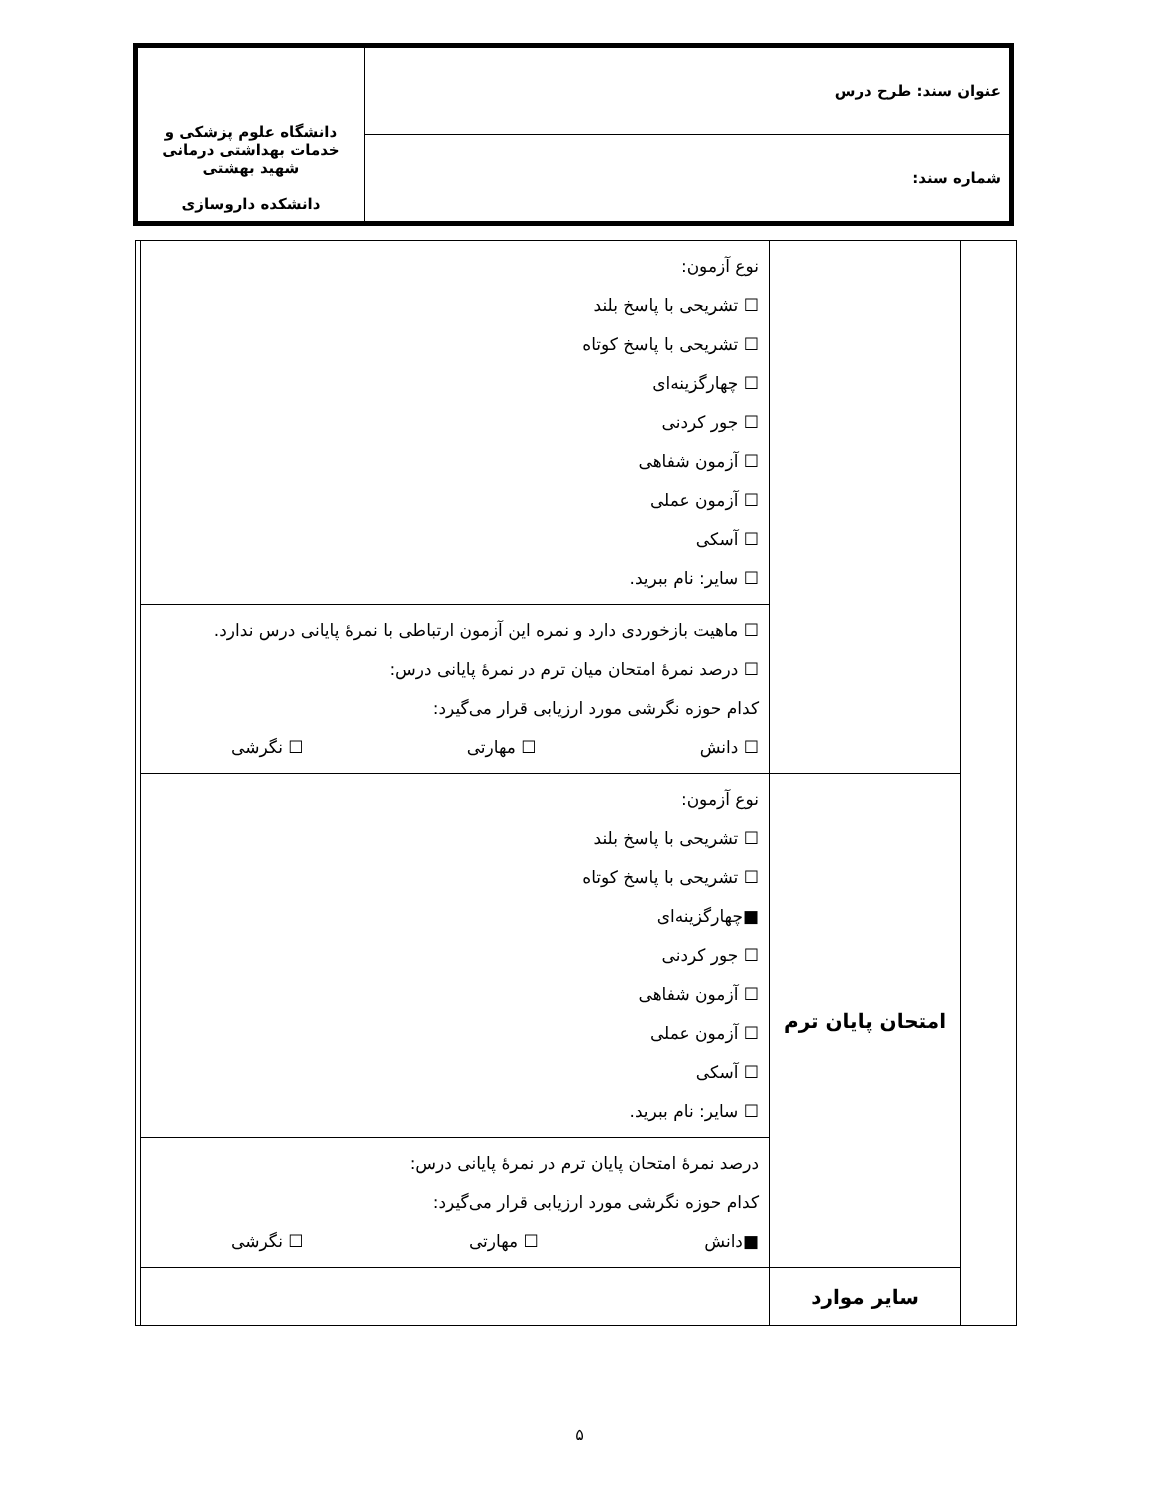| عنوان سند: طرح درس | دانشگاه علوم پزشکی و خدمات بهداشتی درمانی شهید بهشتی دانشکده داروسازی |
| شماره سند: | |
| | | نوع آزمون: ☐ تشریحی با پاسخ بلند ☐ تشریحی با پاسخ کوتاه ☐ چهارگزینه‌ای ☐ جور کردنی ☐ آزمون شفاهی ☐ آزمون عملی ☐ آسکی ☐ سایر: نام ببرید. | |
| | | ☐ ماهیت بازخوردی دارد و نمره این آزمون ارتباطی با نمرهٔ پایانی درس ندارد. ☐ درصد نمرهٔ امتحان میان ترم در نمرهٔ پایانی درس: کدام حوزه نگرشی مورد ارزیابی قرار می‌گیرد: ☐ دانش ☐ مهارتی ☐ نگرشی | |
| | امتحان پایان ترم | نوع آزمون: ☐ تشریحی با پاسخ بلند ☐ تشریحی با پاسخ کوتاه ■چهارگزینه‌ای ☐ جور کردنی ☐ آزمون شفاهی ☐ آزمون عملی ☐ آسکی ☐ سایر: نام ببرید. | |
| | | درصد نمرهٔ امتحان پایان ترم در نمرهٔ پایانی درس: کدام حوزه نگرشی مورد ارزیابی قرار می‌گیرد: ■دانش ☐ مهارتی ☐ نگرشی | |
| | سایر موارد | | |
۵